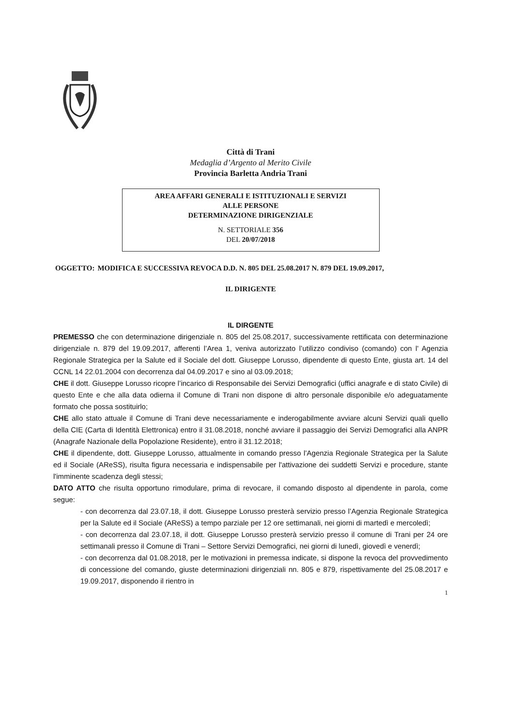Città di Trani
Medaglia d’Argento al Merito Civile
Provincia Barletta Andria Trani
AREA AFFARI GENERALI E ISTITUZIONALI E SERVIZI
ALLE PERSONE
DETERMINAZIONE DIRIGENZIALE
N. SETTORIALE 356
DEL 20/07/2018
OGGETTO: MODIFICA E SUCCESSIVA REVOCA D.D. N. 805 DEL 25.08.2017 N. 879 DEL 19.09.2017,
IL DIRIGENTE
IL DIRGENTE
PREMESSO che con determinazione dirigenziale n. 805 del 25.08.2017, successivamente rettificata con determinazione dirigenziale n. 879 del 19.09.2017, afferenti l’Area 1, veniva autorizzato l’utilizzo condiviso (comando) con l' Agenzia Regionale Strategica per la Salute ed il Sociale del dott. Giuseppe Lorusso, dipendente di questo Ente, giusta art. 14 del CCNL 14 22.01.2004 con decorrenza dal 04.09.2017 e sino al 03.09.2018;
CHE il dott. Giuseppe Lorusso ricopre l’incarico di Responsabile dei Servizi Demografici (uffici anagrafe e di stato Civile) di questo Ente e che alla data odierna il Comune di Trani non dispone di altro personale disponibile e/o adeguatamente formato che possa sostituirlo;
CHE allo stato attuale il Comune di Trani deve necessariamente e inderogabilmente avviare alcuni Servizi quali quello della CIE (Carta di Identità Elettronica) entro il 31.08.2018, nonché avviare il passaggio dei Servizi Demografici alla ANPR (Anagrafe Nazionale della Popolazione Residente), entro il 31.12.2018;
CHE il dipendente, dott. Giuseppe Lorusso, attualmente in comando presso l’Agenzia Regionale Strategica per la Salute ed il Sociale (AReSS), risulta figura necessaria e indispensabile per l'attivazione dei suddetti Servizi e procedure, stante l'imminente scadenza degli stessi;
DATO ATTO che risulta opportuno rimodulare, prima di revocare, il comando disposto al dipendente in parola, come segue:
- con decorrenza dal 23.07.18, il dott. Giuseppe Lorusso presterà servizio presso l’Agenzia Regionale Strategica per la Salute ed il Sociale (AReSS) a tempo parziale per 12 ore settimanali, nei giorni di martedì e mercoledì;
- con decorrenza dal 23.07.18, il dott. Giuseppe Lorusso presterà servizio presso il comune di Trani per 24 ore settimanali presso il Comune di Trani – Settore Servizi Demografici, nei giorni di lunedì, giovedì e venerdì;
- con decorrenza dal 01.08.2018, per le motivazioni in premessa indicate, si dispone la revoca del provvedimento di concessione del comando, giuste determinazioni dirigenziali nn. 805 e 879, rispettivamente del 25.08.2017 e 19.09.2017, disponendo il rientro in
1